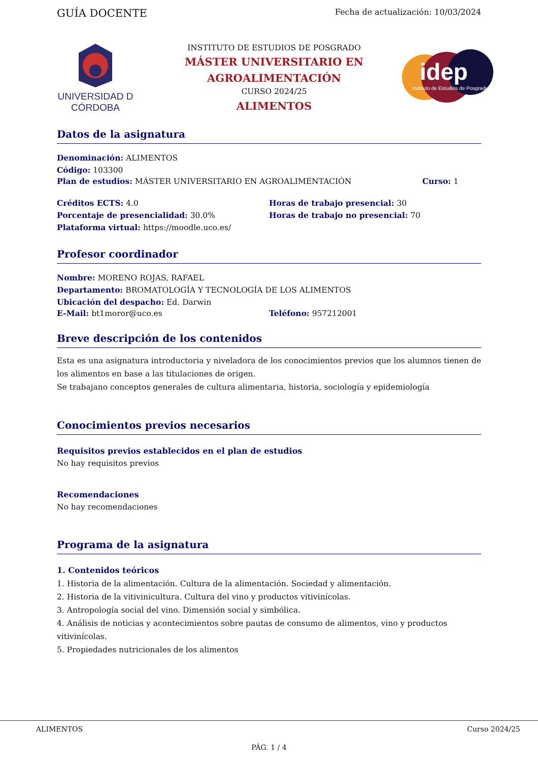GUÍA DOCENTE
Fecha de actualización: 10/03/2024
UNIVERSIDAD D CÓRDOBA
INSTITUTO DE ESTUDIOS DE POSGRADO
MÁSTER UNIVERSITARIO EN
AGROALIMENTACIÓN
CURSO 2024/25
ALIMENTOS
idep
Instituto de Estudios de Posgrado
Datos de la asignatura
Denominación: ALIMENTOS
Código: 103300
Plan de estudios: MÁSTER UNIVERSITARIO EN AGROALIMENTACIÓN
Curso: 1
Créditos ECTS: 4.0
Porcentaje de presencialidad: 30.0%
Plataforma virtual: https://moodle.uco.es/
Horas de trabajo presencial: 30
Horas de trabajo no presencial: 70
Profesor coordinador
Nombre: MORENO ROJAS, RAFAEL
Departamento: BROMATOLOGÍA Y TECNOLOGÍA DE LOS ALIMENTOS
Ubicación del despacho: Ed. Darwin
E-Mail: bt1moror@uco.es Teléfono: 957212001
Breve descripción de los contenidos
Esta es una asignatura introductoria y niveladora de los conocimientos previos que los alumnos tienen de los alimentos en base a las titulaciones de origen.
Se trabajano conceptos generales de cultura alimentaria, historia, sociología y epidemiología
Conocimientos previos necesarios
Requisitos previos establecidos en el plan de estudios
No hay requisitos previos
Recomendaciones
No hay recomendaciones
Programa de la asignatura
1. Contenidos teóricos
1. Historia de la alimentación. Cultura de la alimentación. Sociedad y alimentación.
2. Historia de la vitivinicultura. Cultura del vino y productos vitivinícolas.
3. Antropología social del vino. Dimensión social y simbólica.
4. Análisis de noticias y acontecimientos sobre pautas de consumo de alimentos, vino y productos vitivinícolas.
5. Propiedades nutricionales de los alimentos
ALIMENTOS Curso 2024/25
PÁG. 1 / 4